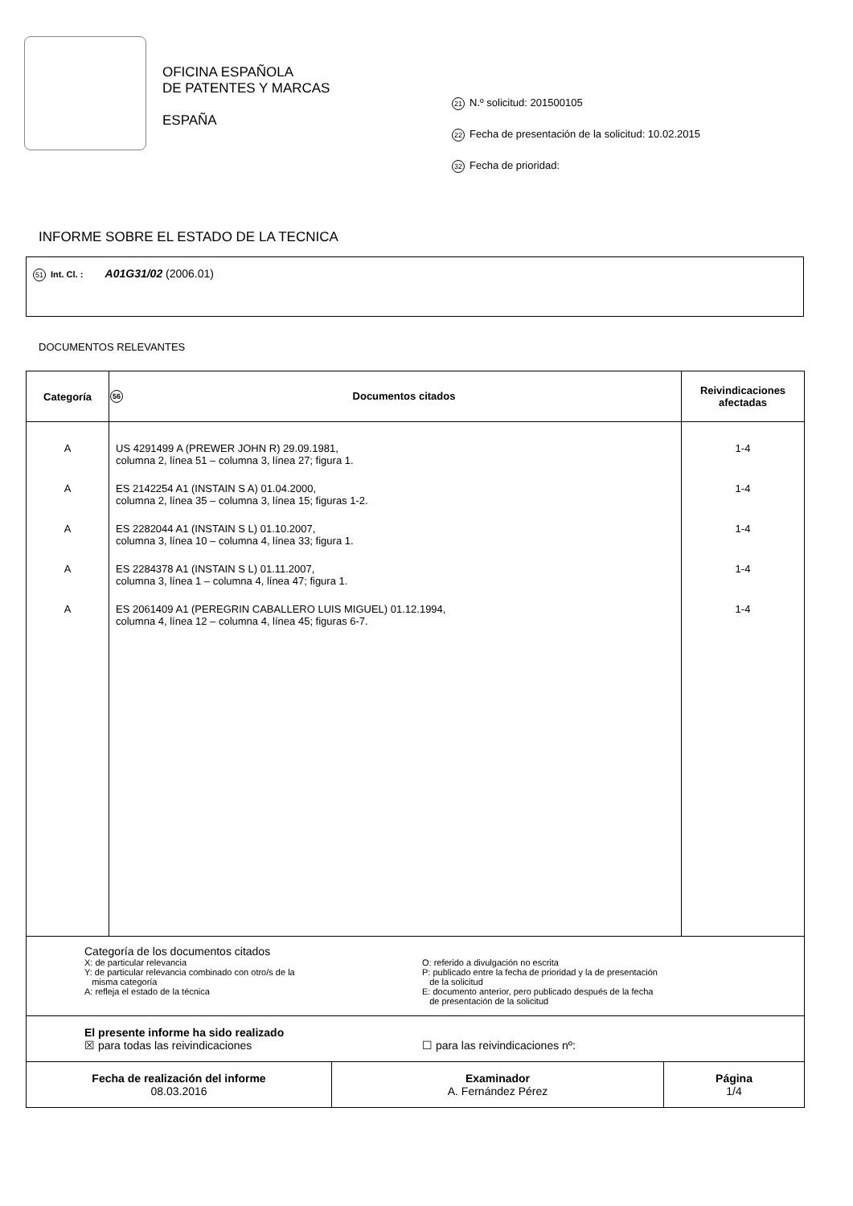OFICINA ESPAÑOLA
DE PATENTES Y MARCAS
ESPAÑA
21 N.º solicitud: 201500105
22 Fecha de presentación de la solicitud: 10.02.2015
32 Fecha de prioridad:
INFORME SOBRE EL ESTADO DE LA TECNICA
51 Int. Cl. : A01G31/02 (2006.01)
DOCUMENTOS RELEVANTES
| Categoría | 56 Documentos citados | Reivindicaciones afectadas |
| --- | --- | --- |
| A | US 4291499 A (PREWER JOHN R) 29.09.1981, columna 2, línea 51 – columna 3, línea 27; figura 1. | 1-4 |
| A | ES 2142254 A1 (INSTAIN S A) 01.04.2000, columna 2, línea 35 – columna 3, línea 15; figuras 1-2. | 1-4 |
| A | ES 2282044 A1 (INSTAIN S L) 01.10.2007, columna 3, línea 10 – columna 4, línea 33; figura 1. | 1-4 |
| A | ES 2284378 A1 (INSTAIN S L) 01.11.2007, columna 3, línea 1 – columna 4, línea 47; figura 1. | 1-4 |
| A | ES 2061409 A1 (PEREGRIN CABALLERO LUIS MIGUEL) 01.12.1994, columna 4, línea 12 – columna 4, línea 45; figuras 6-7. | 1-4 |
| Categoría de los documentos citados X: de particular relevancia Y: de particular relevancia combinado con otro/s de la misma categoría A: refleja el estado de la técnica O: referido a divulgación no escrita P: publicado entre la fecha de prioridad y la de presentación de la solicitud E: documento anterior, pero publicado después de la fecha de presentación de la solicitud | | |
| El presente informe ha sido realizado ☒ para todas las reivindicaciones ☐ para las reivindicaciones nº: | | |
| Fecha de realización del informe 08.03.2016 | Examinador A. Fernández Pérez | Página 1/4 |